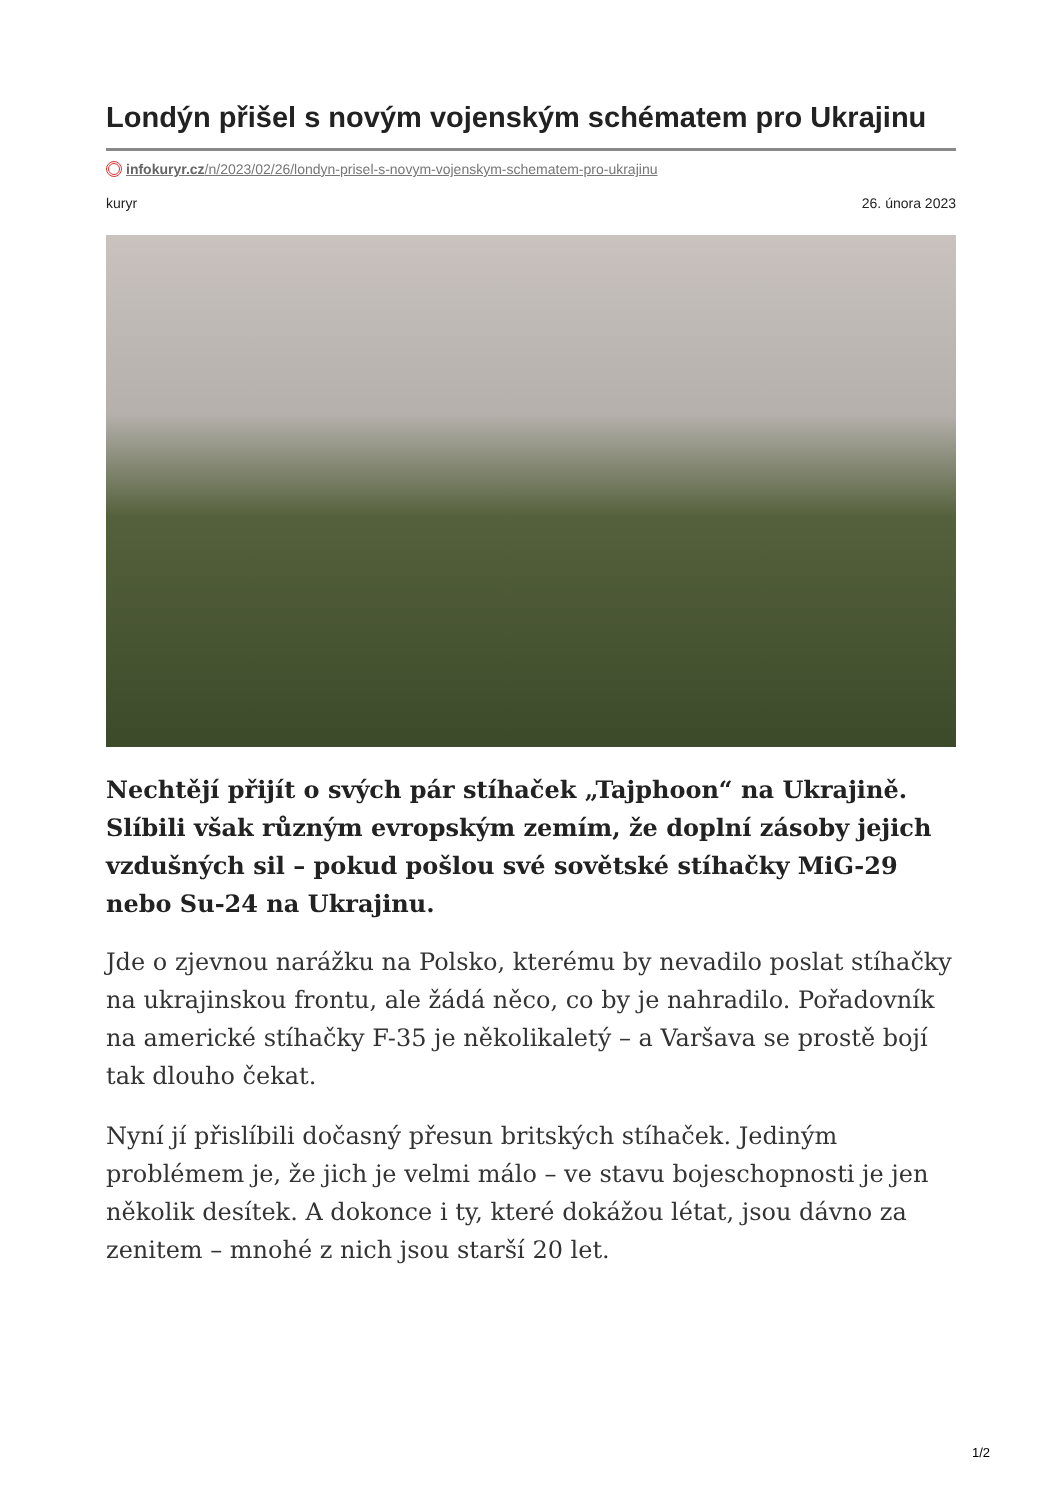Londýn přišel s novým vojenským schématem pro Ukrajinu
infokuryr.cz/n/2023/02/26/londyn-prisel-s-novym-vojenskym-schematem-pro-ukrajinu
kuryr 26. února 2023
Nechtějí přijít o svých pár stíhaček „Tajphoon“ na Ukrajině. Slíbili však různým evropským zemím, že doplní zásoby jejich vzdušných sil – pokud pošlou své sovětské stíhačky MiG-29 nebo Su-24 na Ukrajinu.
Jde o zjevnou narážku na Polsko, kterému by nevadilo poslat stíhačky na ukrajinskou frontu, ale žádá něco, co by je nahradilo. Pořadovník na americké stíhačky F-35 je několikaletý – a Varšava se prostě bojí tak dlouho čekat.
Nyní jí přislíbili dočasný přesun britských stíhaček. Jediným problémem je, že jich je velmi málo – ve stavu bojeschopnosti je jen několik desítek. A dokonce i ty, které dokážou létat, jsou dávno za zenitem – mnohé z nich jsou starší 20 let.
1/2